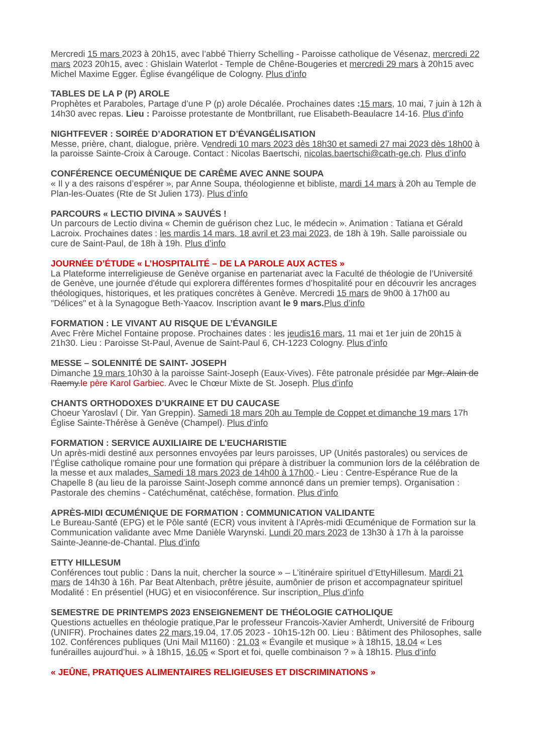Mercredi 15 mars 2023 à 20h15, avec l’abbé Thierry Schelling - Paroisse catholique de Vésenaz, mercredi 22 mars 2023 20h15, avec : Ghislain Waterlot - Temple de Chêne-Bougeries et mercredi 29 mars à 20h15 avec Michel Maxime Egger. Église évangélique de Cologny. Plus d’info
TABLES DE LA P (P) AROLE
Prophètes et Paraboles, Partage d’une P (p) arole Décalée. Prochaines dates : 15 mars, 10 mai, 7 juin à 12h à 14h30 avec repas. Lieu : Paroisse protestante de Montbrillant, rue Elisabeth-Beaulacre 14-16. Plus d’info
NIGHTFEVER : SOIRÉE D’ADORATION ET D’ÉVANGÉLISATION
Messe, prière, chant, dialogue, prière. Vendredi 10 mars 2023 dès 18h30 et samedi 27 mai 2023 dès 18h00 à la paroisse Sainte-Croix à Carouge. Contact : Nicolas Baertschi, nicolas.baertschi@cath-ge.ch. Plus d’info
CONFÉRENCE OECUMÉNIQUE DE CARÊME AVEC ANNE SOUPA
« Il y a des raisons d’espérer », par Anne Soupa, théologienne et bibliste, mardi 14 mars à 20h au Temple de Plan-les-Ouates (Rte de St Julien 173). Plus d’info
PARCOURS « LECTIO DIVINA » SAUVÉS !
Un parcours de Lectio divina « Chemin de guérison chez Luc, le médecin ». Animation : Tatiana et Gérald Lacroix. Prochaines dates : les mardis 14 mars, 18 avril et 23 mai 2023, de 18h à 19h. Salle paroissiale ou cure de Saint-Paul, de 18h à 19h. Plus d’info
JOURNÉE D’ÉTUDE « L’HOSPITALITÉ – DE LA PAROLE AUX ACTES »
La Plateforme interreligieuse de Genève organise en partenariat avec la Faculté de théologie de l’Université de Genève, une journée d'étude qui explorera différentes formes d’hospitalité pour en découvrir les ancrages théologiques, historiques, et les pratiques concrètes à Genève. Mercredi 15 mars de 9h00 à 17h00 au "Délices" et à la Synagogue Beth-Yaacov. Inscription avant le 9 mars. Plus d’info
FORMATION : LE VIVANT AU RISQUE DE L’ÉVANGILE
Avec Frère Michel Fontaine propose. Prochaines dates : les jeudis16 mars, 11 mai et 1er juin de 20h15 à 21h30. Lieu : Paroisse St-Paul, Avenue de Saint-Paul 6, CH-1223 Cologny. Plus d’info
MESSE – SOLENNITÉ DE SAINT- JOSEPH
Dimanche 19 mars 10h30 à la paroisse Saint-Joseph (Eaux-Vives). Fête patronale présidée par Mgr. Alain de Raemy.le père Karol Garbiec. Avec le Chœur Mixte de St. Joseph. Plus d’info
CHANTS ORTHODOXES D’UKRAINE ET DU CAUCASE
Choeur Yaroslavl ( Dir. Yan Greppin). Samedi 18 mars 20h au Temple de Coppet et dimanche 19 mars 17h Église Sainte-Thérèse à Genève (Champel). Plus d’info
FORMATION : SERVICE AUXILIAIRE DE L’EUCHARISTIE
Un après-midi destiné aux personnes envoyées par leurs paroisses, UP (Unités pastorales) ou services de l’Église catholique romaine pour une formation qui prépare à distribuer la communion lors de la célébration de la messe et aux malades. Samedi 18 mars 2023 de 14h00 à 17h00.- Lieu : Centre-Espérance Rue de la Chapelle 8 (au lieu de la paroisse Saint-Joseph comme annoncé dans un premier temps). Organisation : Pastorale des chemins - Catéchuménat, catéchèse, formation. Plus d’info
APRÈS-MIDI ŒCUMÉNIQUE DE FORMATION : COMMUNICATION VALIDANTE
Le Bureau-Santé (EPG) et le Pôle santé (ECR) vous invitent à l’Après-midi Œcuménique de Formation sur la Communication validante avec Mme Danièle Warynski. Lundi 20 mars 2023 de 13h30 à 17h à la paroisse Sainte-Jeanne-de-Chantal. Plus d’info
ETTY HILLESUM
Conférences tout public : Dans la nuit, chercher la source » – L’itinéraire spirituel d’EttyHillesum. Mardi 21 mars de 14h30 à 16h. Par Beat Altenbach, prêtre jésuite, aumônier de prison et accompagnateur spirituel Modalité : En présentiel (HUG) et en visioconférence. Sur inscription. Plus d’info
SEMESTRE DE PRINTEMPS 2023 ENSEIGNEMENT DE THÉOLOGIE CATHOLIQUE
Questions actuelles en théologie pratique,Par le professeur Francois-Xavier Amherdt, Université de Fribourg (UNIFR). Prochaines dates 22 mars,19.04, 17.05 2023 - 10h15-12h 00. Lieu : Bâtiment des Philosophes, salle 102. Conférences publiques (Uni Mail M1160) : 21.03 « Évangile et musique » à 18h15, 18.04 « Les funérailles aujourd’hui. » à 18h15, 16.05 « Sport et foi, quelle combinaison ? » à 18h15. Plus d’info
« JEÛNE, PRATIQUES ALIMENTAIRES RELIGIEUSES ET DISCRIMINATIONS »